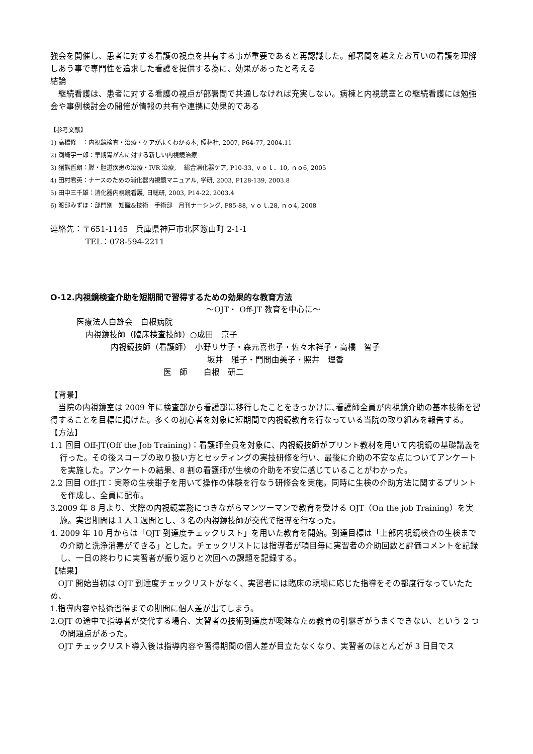強会を開催し、患者に対する看護の視点を共有する事が重要であると再認識した。部署間を越えたお互いの看護を理解しあう事で専門性を追求した看護を提供する為に、効果があったと考える
結論
継続看護は、患者に対する看護の視点が部署間で共通しなければ充実しない。病棟と内視鏡室との継続看護には勉強会や事例検討会の開催が情報の共有や連携に効果的である
【参考文献】
1) 高橋修一：内視鏡検査・治療・ケアがよくわかる本, 照林社, 2007, P64-77, 2004.11
2) 渕崎宇一郎：早期胃がんに対する新しい内視鏡治療
3) 猪熊哲朗：膵・胆道疾患の治療・IVR 治療,　 総合消化器ケア, P10-33, ｖｏｌ．10, ｎｏ6, 2005
4) 田村君英：ナースのための消化器内視鏡マニュアル, 学研, 2003, P128-139, 2003.8
5) 田中三千雄：消化器内視鏡看護, 日総研, 2003, P14-22, 2003.4
6) 渡部みずほ：部門別　知識&技術　手術部　月刊ナーシング, P85-88, ｖｏｌ.28, ｎｏ4, 2008
連絡先：〒651-1145　兵庫県神戸市北区惣山町 2-1-1
TEL：078-594-2211
O-12.内視鏡検査介助を短期間で習得するための効果的な教育方法
～OJT・ Off-JT 教育を中心に～
医療法人白雄会　白根病院
内視鏡技師（臨床検査技師）○成田　京子
内視鏡技師（看護師）　小野リサ子・森元喜也子・佐々木祥子・高橋　智子
坂井　雅子・門間由美子・照井　理香
医　師　　白根　研二
【背景】
当院の内視鏡室は 2009 年に検査部から看護部に移行したことをきっかけに､看護師全員が内視鏡介助の基本技術を習得することを目標に掲げた。多くの初心者を対象に短期間で内視鏡教育を行なっている当院の取り組みを報告する。
【方法】
1.1 回目 Off-JT(Off the Job Training)：看護師全員を対象に、内視鏡技師がプリント教材を用いて内視鏡の基礎講義を行った。その後スコープの取り扱い方とセッティングの実技研修を行い、最後に介助の不安な点についてアンケートを実施した。アンケートの結果、8 割の看護師が生検の介助を不安に感じていることがわかった。
2.2 回目 Off-JT：実際の生検鉗子を用いて操作の体験を行なう研修会を実施。同時に生検の介助方法に関するプリントを作成し、全員に配布。
3.2009 年 8 月より、実際の内視鏡業務につきながらマンツーマンで教育を受ける OJT（On the job Training）を実施。実習期間は１人１週間とし、3 名の内視鏡技師が交代で指導を行なった。
4. 2009 年 10 月からは「OJT 到達度チェックリスト」を用いた教育を開始。到達目標は「上部内視鏡検査の生検までの介助と洗浄消毒ができる」とした。チェックリストには指導者が項目毎に実習者の介助回数と評価コメントを記録し、一日の終わりに実習者が振り返りと次回への課題を記録する。
【結果】
OJT 開始当初は OJT 到達度チェックリストがなく、実習者には臨床の現場に応じた指導をその都度行なっていたため、
1.指導内容や技術習得までの期間に個人差が出てしまう。
2.OJT の途中で指導者が交代する場合、実習者の技術到達度が曖昧なため教育の引継ぎがうまくできない、という 2 つの問題点があった。
OJT チェックリスト導入後は指導内容や習得期間の個人差が目立たなくなり、実習者のほとんどが 3 日目でス